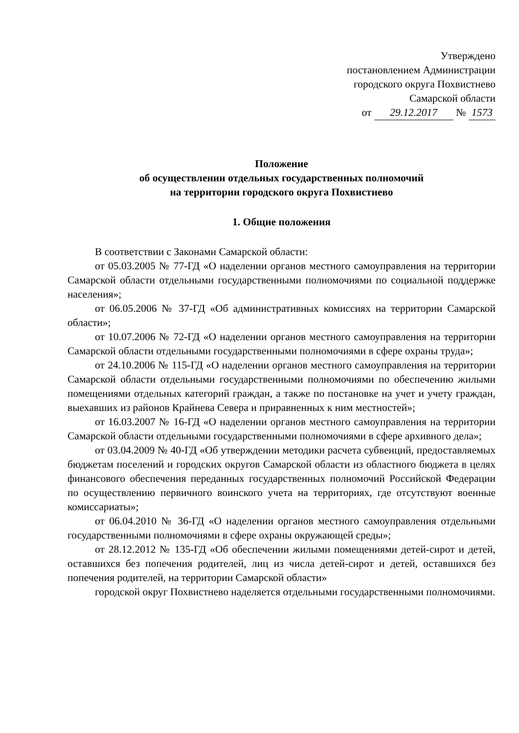Утверждено
постановлением Администрации
городского округа Похвистнево
Самарской области
от 29.12.2017 № 1573
Положение
об осуществлении отдельных государственных полномочий
на территории городского округа Похвистнево
1. Общие положения
В соответствии с Законами Самарской области:
от 05.03.2005 № 77-ГД «О наделении органов местного самоуправления на территории Самарской области отдельными государственными полномочиями по социальной поддержке населения»;
от 06.05.2006 № 37-ГД «Об административных комиссиях на территории Самарской области»;
от 10.07.2006 № 72-ГД «О наделении органов местного самоуправления на территории Самарской области отдельными государственными полномочиями в сфере охраны труда»;
от 24.10.2006 № 115-ГД «О наделении органов местного самоуправления на территории Самарской области отдельными государственными полномочиями по обеспечению жилыми помещениями отдельных категорий граждан, а также по постановке на учет и учету граждан, выехавших из районов Крайнева Севера и приравненных к ним местностей»;
от 16.03.2007 № 16-ГД «О наделении органов местного самоуправления на территории Самарской области отдельными государственными полномочиями в сфере архивного дела»;
от 03.04.2009 № 40-ГД «Об утверждении методики расчета субвенций, предоставляемых бюджетам поселений и городских округов Самарской области из областного бюджета в целях финансового обеспечения переданных государственных полномочий Российской Федерации по осуществлению первичного воинского учета на территориях, где отсутствуют военные комиссариаты»;
от 06.04.2010 № 36-ГД «О наделении органов местного самоуправления отдельными государственными полномочиями в сфере охраны окружающей среды»;
от 28.12.2012 № 135-ГД «Об обеспечении жилыми помещениями детей-сирот и детей, оставшихся без попечения родителей, лиц из числа детей-сирот и детей, оставшихся без попечения родителей, на территории Самарской области»
городской округ Похвистнево наделяется отдельными государственными полномочиями.